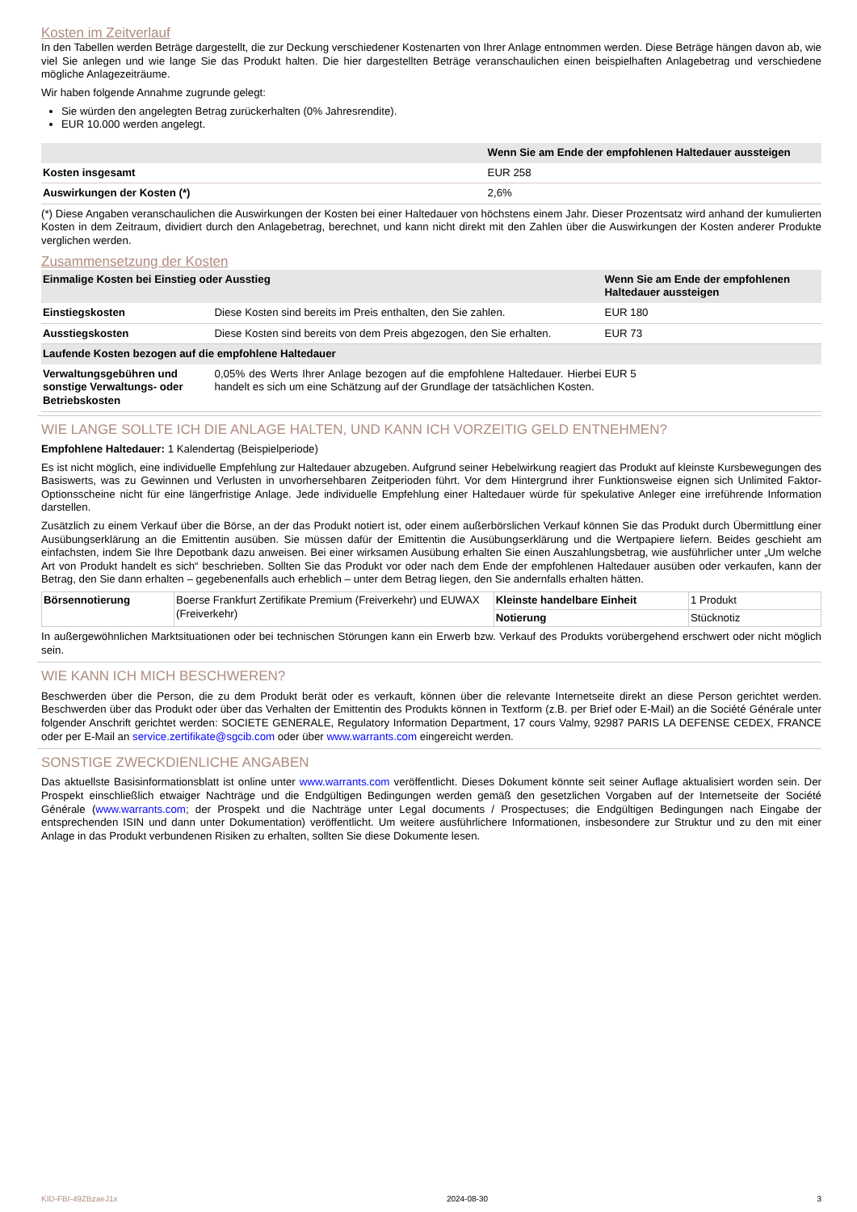Kosten im Zeitverlauf
In den Tabellen werden Beträge dargestellt, die zur Deckung verschiedener Kostenarten von Ihrer Anlage entnommen werden. Diese Beträge hängen davon ab, wie viel Sie anlegen und wie lange Sie das Produkt halten. Die hier dargestellten Beträge veranschaulichen einen beispielhaften Anlagebetrag und verschiedene mögliche Anlagezeiträume.
Wir haben folgende Annahme zugrunde gelegt:
Sie würden den angelegten Betrag zurückerhalten (0% Jahresrendite).
EUR 10.000 werden angelegt.
| | Wenn Sie am Ende der empfohlenen Haltedauer aussteigen |
| --- | --- |
| Kosten insgesamt | EUR 258 |
| Auswirkungen der Kosten (*) | 2,6% |
(*) Diese Angaben veranschaulichen die Auswirkungen der Kosten bei einer Haltedauer von höchstens einem Jahr. Dieser Prozentsatz wird anhand der kumulierten Kosten in dem Zeitraum, dividiert durch den Anlagebetrag, berechnet, und kann nicht direkt mit den Zahlen über die Auswirkungen der Kosten anderer Produkte verglichen werden.
Zusammensetzung der Kosten
| Einmalige Kosten bei Einstieg oder Ausstieg | | Wenn Sie am Ende der empfohlenen Haltedauer aussteigen |
| --- | --- | --- |
| Einstiegskosten | Diese Kosten sind bereits im Preis enthalten, den Sie zahlen. | EUR 180 |
| Ausstiegskosten | Diese Kosten sind bereits von dem Preis abgezogen, den Sie erhalten. | EUR 73 |
| Laufende Kosten bezogen auf die empfohlene Haltedauer | | |
| Verwaltungsgebühren und sonstige Verwaltungs- oder Betriebskosten | 0,05% des Werts Ihrer Anlage bezogen auf die empfohlene Haltedauer. Hierbei handelt es sich um eine Schätzung auf der Grundlage der tatsächlichen Kosten. | EUR 5 |
WIE LANGE SOLLTE ICH DIE ANLAGE HALTEN, UND KANN ICH VORZEITIG GELD ENTNEHMEN?
Empfohlene Haltedauer: 1 Kalendertag (Beispielperiode)
Es ist nicht möglich, eine individuelle Empfehlung zur Haltedauer abzugeben. Aufgrund seiner Hebelwirkung reagiert das Produkt auf kleinste Kursbewegungen des Basiswerts, was zu Gewinnen und Verlusten in unvorhersehbaren Zeitperioden führt. Vor dem Hintergrund ihrer Funktionsweise eignen sich Unlimited Faktor-Optionsscheine nicht für eine längerfristige Anlage. Jede individuelle Empfehlung einer Haltedauer würde für spekulative Anleger eine irreführende Information darstellen.
Zusätzlich zu einem Verkauf über die Börse, an der das Produkt notiert ist, oder einem außerbörslichen Verkauf können Sie das Produkt durch Übermittlung einer Ausübungserklärung an die Emittentin ausüben. Sie müssen dafür der Emittentin die Ausübungserklärung und die Wertpapiere liefern. Beides geschieht am einfachsten, indem Sie Ihre Depotbank dazu anweisen. Bei einer wirksamen Ausübung erhalten Sie einen Auszahlungsbetrag, wie ausführlicher unter „Um welche Art von Produkt handelt es sich“ beschrieben. Sollten Sie das Produkt vor oder nach dem Ende der empfohlenen Haltedauer ausüben oder verkaufen, kann der Betrag, den Sie dann erhalten – gegebenenfalls auch erheblich – unter dem Betrag liegen, den Sie andernfalls erhalten hätten.
| Börsennotierung | Boerse Frankfurt Zertifikate Premium (Freiverkehr) und EUWAX (Freiverkehr) | Kleinste handelbare Einheit | 1 Produkt |
| | | Notierung | Stücknotiz |
In außergewöhnlichen Marktsituationen oder bei technischen Störungen kann ein Erwerb bzw. Verkauf des Produkts vorübergehend erschwert oder nicht möglich sein.
WIE KANN ICH MICH BESCHWEREN?
Beschwerden über die Person, die zu dem Produkt berät oder es verkauft, können über die relevante Internetseite direkt an diese Person gerichtet werden. Beschwerden über das Produkt oder über das Verhalten der Emittentin des Produkts können in Textform (z.B. per Brief oder E-Mail) an die Société Générale unter folgender Anschrift gerichtet werden: SOCIETE GENERALE, Regulatory Information Department, 17 cours Valmy, 92987 PARIS LA DEFENSE CEDEX, FRANCE oder per E-Mail an service.zertifikate@sgcib.com oder über www.warrants.com eingereicht werden.
SONSTIGE ZWECKDIENLICHE ANGABEN
Das aktuellste Basisinformationsblatt ist online unter www.warrants.com veröffentlicht. Dieses Dokument könnte seit seiner Auflage aktualisiert worden sein. Der Prospekt einschließlich etwaiger Nachträge und die Endgültigen Bedingungen werden gemäß den gesetzlichen Vorgaben auf der Internetseite der Société Générale (www.warrants.com; der Prospekt und die Nachträge unter Legal documents / Prospectuses; die Endgültigen Bedingungen nach Eingabe der entsprechenden ISIN und dann unter Dokumentation) veröffentlicht. Um weitere ausführlichere Informationen, insbesondere zur Struktur und zu den mit einer Anlage in das Produkt verbundenen Risiken zu erhalten, sollten Sie diese Dokumente lesen.
KID-FBI-49ZBzaeJ1x 2024-08-30 3